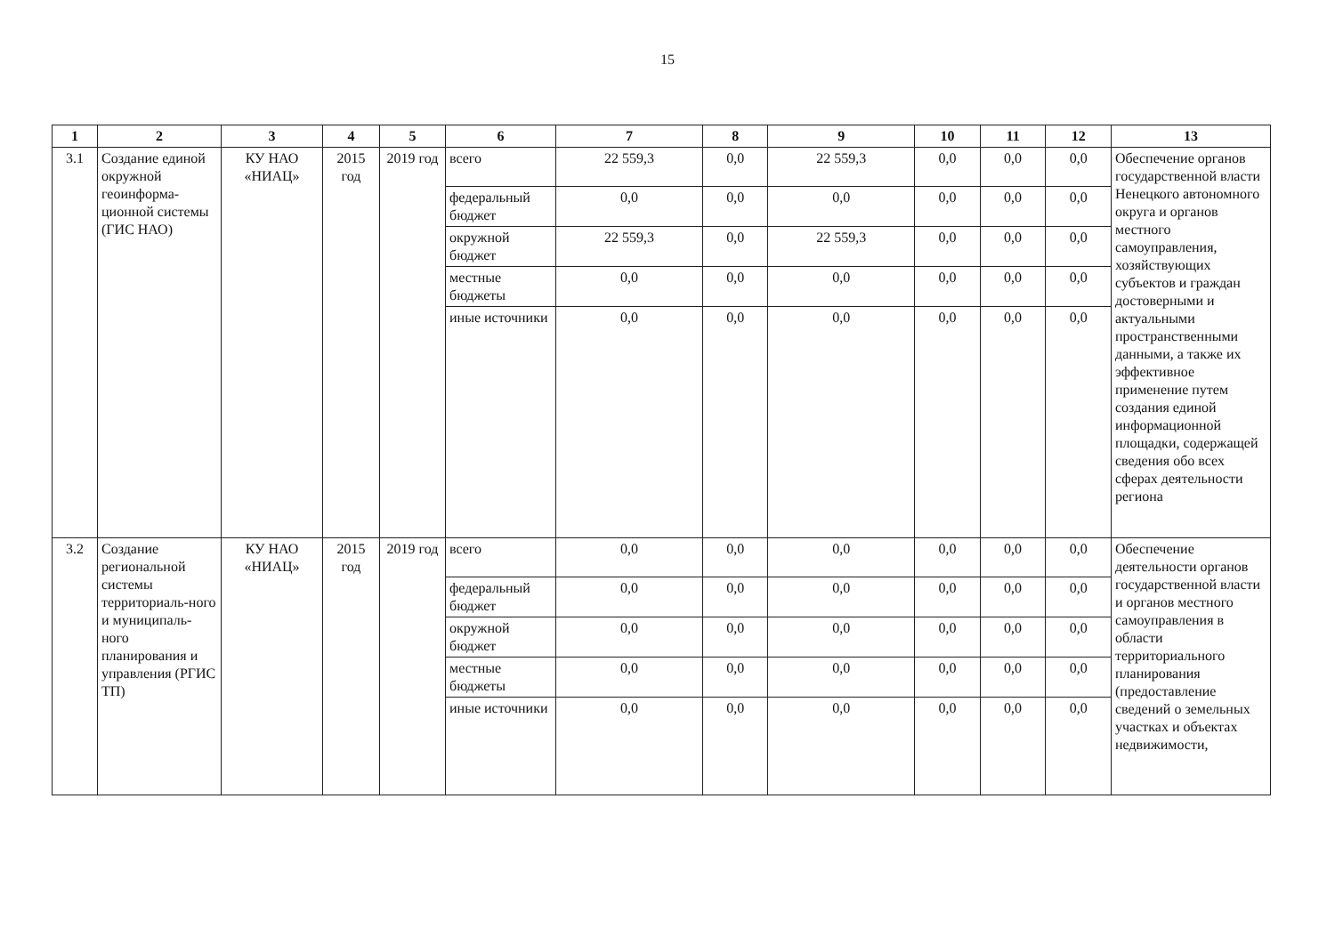15
| 1 | 2 | 3 | 4 | 5 | 6 | 7 | 8 | 9 | 10 | 11 | 12 | 13 |
| --- | --- | --- | --- | --- | --- | --- | --- | --- | --- | --- | --- | --- |
| 3.1 | Создание единой окружной геоинформа-ционной системы (ГИС НАО) | КУ НАО «НИАЦ» | 2015 год | 2019 год | всего | 22 559,3 | 0,0 | 22 559,3 | 0,0 | 0,0 | 0,0 | Обеспечение органов государственной власти Ненецкого автономного округа и органов местного самоуправления, хозяйствующих субъектов и граждан достоверными и актуальными пространственными данными, а также их эффективное применение путем создания единой информационной площадки, содержащей сведения обо всех сферах деятельности региона |
| | | | | | федеральный бюджет | 0,0 | 0,0 | 0,0 | 0,0 | 0,0 | 0,0 | |
| | | | | | окружной бюджет | 22 559,3 | 0,0 | 22 559,3 | 0,0 | 0,0 | 0,0 | |
| | | | | | местные бюджеты | 0,0 | 0,0 | 0,0 | 0,0 | 0,0 | 0,0 | |
| | | | | | иные источники | 0,0 | 0,0 | 0,0 | 0,0 | 0,0 | 0,0 | |
| 3.2 | Создание региональной системы территориаль-ного и муниципаль-ного планирования и управления (РГИС ТП) | КУ НАО «НИАЦ» | 2015 год | 2019 год | всего | 0,0 | 0,0 | 0,0 | 0,0 | 0,0 | 0,0 | Обеспечение деятельности органов государственной власти и органов местного самоуправления в области территориального планирования (предоставление сведений о земельных участках и объектах недвижимости, |
| | | | | | федеральный бюджет | 0,0 | 0,0 | 0,0 | 0,0 | 0,0 | 0,0 | |
| | | | | | окружной бюджет | 0,0 | 0,0 | 0,0 | 0,0 | 0,0 | 0,0 | |
| | | | | | местные бюджеты | 0,0 | 0,0 | 0,0 | 0,0 | 0,0 | 0,0 | |
| | | | | | иные источники | 0,0 | 0,0 | 0,0 | 0,0 | 0,0 | 0,0 | |